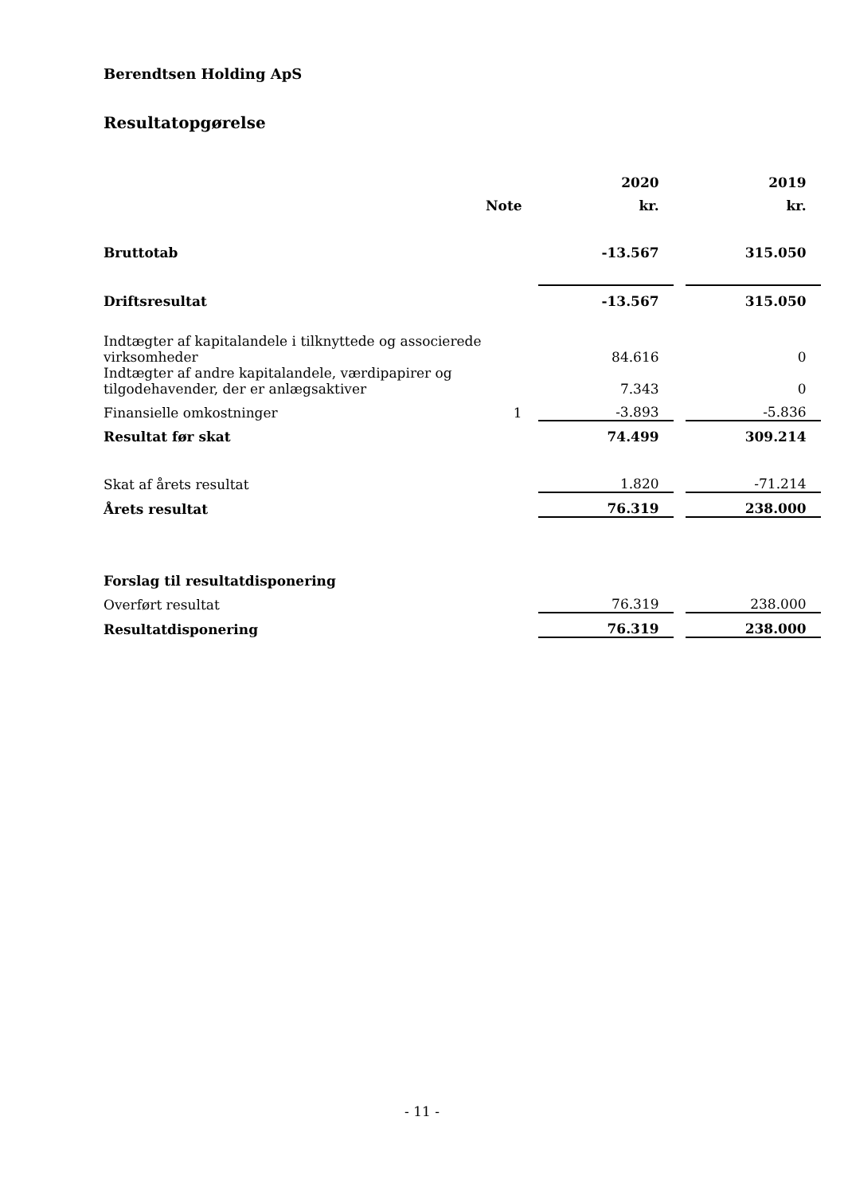Berendtsen Holding ApS
Resultatopgørelse
| | | | 2020 | | 2019 |
| --- | --- | --- | --- | --- | --- |
| | Note | | kr. | | kr. |
| Bruttotab | | | -13.567 | | 315.050 |
| Driftsresultat | | | -13.567 | | 315.050 |
| Indtægter af kapitalandele i tilknyttede og associerede virksomheder | | | 84.616 | | 0 |
| Indtægter af andre kapitalandele, værdipapirer og tilgodehavender, der er anlægsaktiver | | | 7.343 | | 0 |
| Finansielle omkostninger | 1 | | -3.893 | | -5.836 |
| Resultat før skat | | | 74.499 | | 309.214 |
| Skat af årets resultat | | | 1.820 | | -71.214 |
| Årets resultat | | | 76.319 | | 238.000 |
| Forslag til resultatdisponering | | | | | |
| Overført resultat | | | 76.319 | | 238.000 |
| Resultatdisponering | | | 76.319 | | 238.000 |
- 11 -